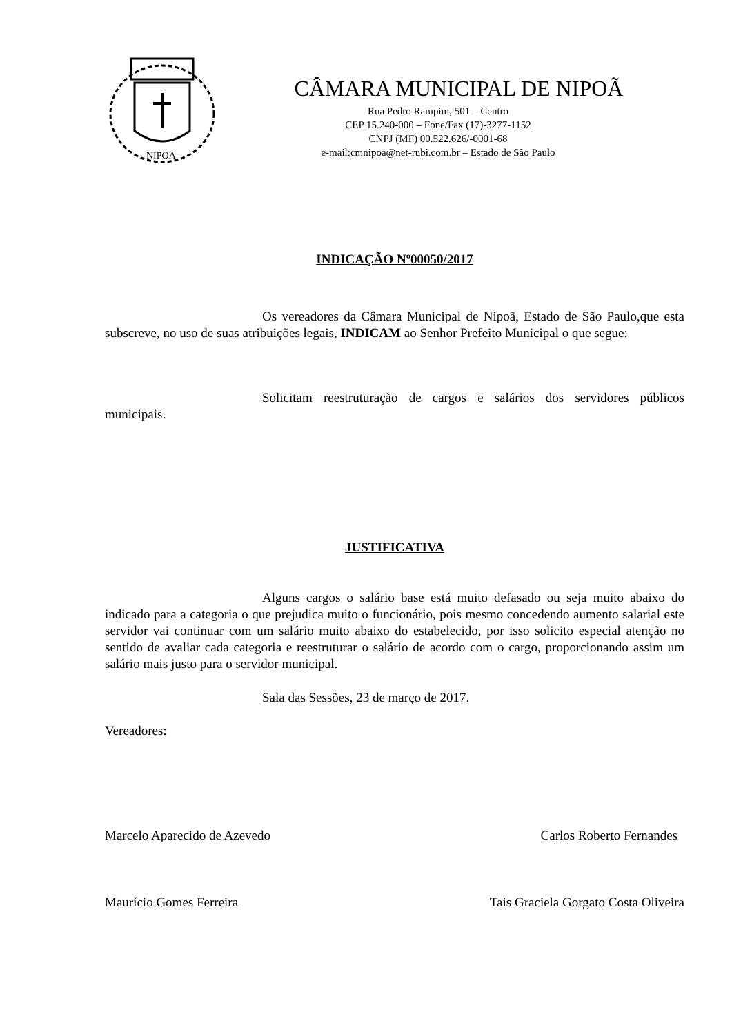NIPOA
CÂMARA MUNICIPAL DE NIPOÃ
Rua Pedro Rampim, 501 – Centro
CEP 15.240-000 – Fone/Fax (17)-3277-1152
CNPJ (MF) 00.522.626/-0001-68
e-mail:cmnipoa@net-rubi.com.br – Estado de São Paulo
INDICAÇÃO Nº00050/2017
Os vereadores da Câmara Municipal de Nipoã, Estado de São Paulo,que esta subscreve, no uso de suas atribuições legais, INDICAM ao Senhor Prefeito Municipal o que segue:
Solicitam reestruturação de cargos e salários dos servidores públicos municipais.
JUSTIFICATIVA
Alguns cargos o salário base está muito defasado ou seja muito abaixo do indicado para a categoria o que prejudica muito o funcionário, pois mesmo concedendo aumento salarial este servidor vai continuar com um salário muito abaixo do estabelecido, por isso solicito especial atenção no sentido de avaliar cada categoria e reestruturar o salário de acordo com o cargo, proporcionando assim um salário mais justo para o servidor municipal.
Sala das Sessões, 23 de março de 2017.
Vereadores:
Marcelo Aparecido de Azevedo Carlos Roberto Fernandes
Maurício Gomes Ferreira Tais Graciela Gorgato Costa Oliveira